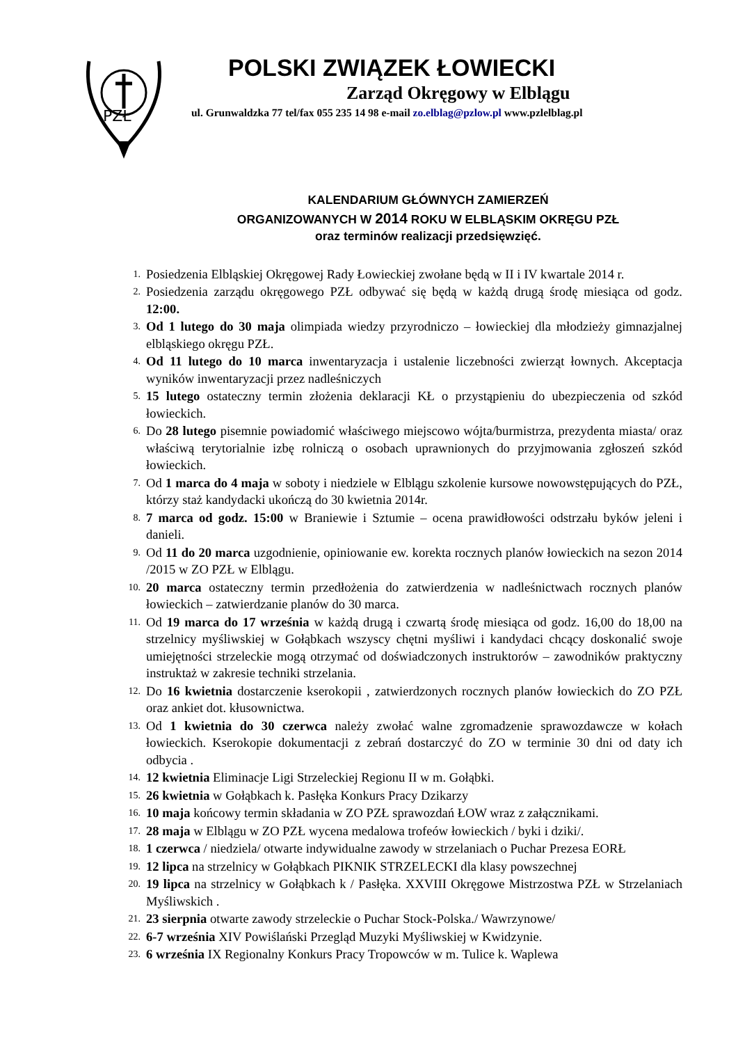PZŁ
POLSKI ZWIĄZEK ŁOWIECKI
Zarząd Okręgowy w Elblągu
ul. Grunwaldzka 77 tel/fax 055 235 14 98 e-mail zo.elblag@pzlow.pl www.pzlelblag.pl
KALENDARIUM GŁÓWNYCH ZAMIERZEŃ
ORGANIZOWANYCH W 2014 ROKU W ELBLĄSKIM OKRĘGU PZŁ
oraz terminów realizacji przedsięwzięć.
1. Posiedzenia Elbląskiej Okręgowej Rady Łowieckiej zwołane będą w II i IV kwartale 2014 r.
2. Posiedzenia zarządu okręgowego PZŁ odbywać się będą w każdą drugą środę miesiąca od godz. 12:00.
3. Od 1 lutego do 30 maja olimpiada wiedzy przyrodniczo – łowieckiej dla młodzieży gimnazjalnej elbląskiego okręgu PZŁ.
4. Od 11 lutego do 10 marca inwentaryzacja i ustalenie liczebności zwierząt łownych. Akceptacja wyników inwentaryzacji przez nadleśniczych
5. 15 lutego ostateczny termin złożenia deklaracji KŁ o przystąpieniu do ubezpieczenia od szkód łowieckich.
6. Do 28 lutego pisemnie powiadomić właściwego miejscowo wójta/burmistrza, prezydenta miasta/ oraz właściwą terytorialnie izbę rolniczą o osobach uprawnionych do przyjmowania zgłoszeń szkód łowieckich.
7. Od 1 marca do 4 maja w soboty i niedziele w Elblągu szkolenie kursowe nowowstępujących do PZŁ, którzy staż kandydacki ukończą do 30 kwietnia 2014r.
8. 7 marca od godz. 15:00 w Braniewie i Sztumie – ocena prawidłowości odstrzału byków jeleni i danieli.
9. Od 11 do 20 marca uzgodnienie, opiniowanie ew. korekta rocznych planów łowieckich na sezon 2014 /2015 w ZO PZŁ w Elblągu.
10. 20 marca ostateczny termin przedłożenia do zatwierdzenia w nadleśnictwach rocznych planów łowieckich – zatwierdzanie planów do 30 marca.
11. Od 19 marca do 17 września w każdą drugą i czwartą środę miesiąca od godz. 16,00 do 18,00 na strzelnicy myśliwskiej w Gołąbkach wszyscy chętni myśliwi i kandydaci chcący doskonalić swoje umiejętności strzeleckie mogą otrzymać od doświadczonych instruktorów – zawodników praktyczny instruktaż w zakresie techniki strzelania.
12. Do 16 kwietnia dostarczenie kserokopii , zatwierdzonych rocznych planów łowieckich do ZO PZŁ oraz ankiet dot. kłusownictwa.
13. Od 1 kwietnia do 30 czerwca należy zwołać walne zgromadzenie sprawozdawcze w kołach łowieckich. Kserokopie dokumentacji z zebrań dostarczyć do ZO w terminie 30 dni od daty ich odbycia .
14. 12 kwietnia Eliminacje Ligi Strzeleckiej Regionu II w m. Gołąbki.
15. 26 kwietnia w Gołąbkach k. Pasłęka Konkurs Pracy Dzikarzy
16. 10 maja końcowy termin składania w ZO PZŁ sprawozdań ŁOW wraz z załącznikami.
17. 28 maja w Elblągu w ZO PZŁ wycena medalowa trofeów łowieckich / byki i dziki/.
18. 1 czerwca / niedziela/ otwarte indywidualne zawody w strzelaniach o Puchar Prezesa EORŁ
19. 12 lipca na strzelnicy w Gołąbkach PIKNIK STRZELECKI dla klasy powszechnej
20. 19 lipca na strzelnicy w Gołąbkach k / Pasłęka. XXVIII Okręgowe Mistrzostwa PZŁ w Strzelaniach Myśliwskich .
21. 23 sierpnia otwarte zawody strzeleckie o Puchar Stock-Polska./ Wawrzynowe/
22. 6-7 września XIV Powiślański Przegląd Muzyki Myśliwskiej w Kwidzynie.
23. 6 września IX Regionalny Konkurs Pracy Tropowców w m. Tulice k. Waplewa